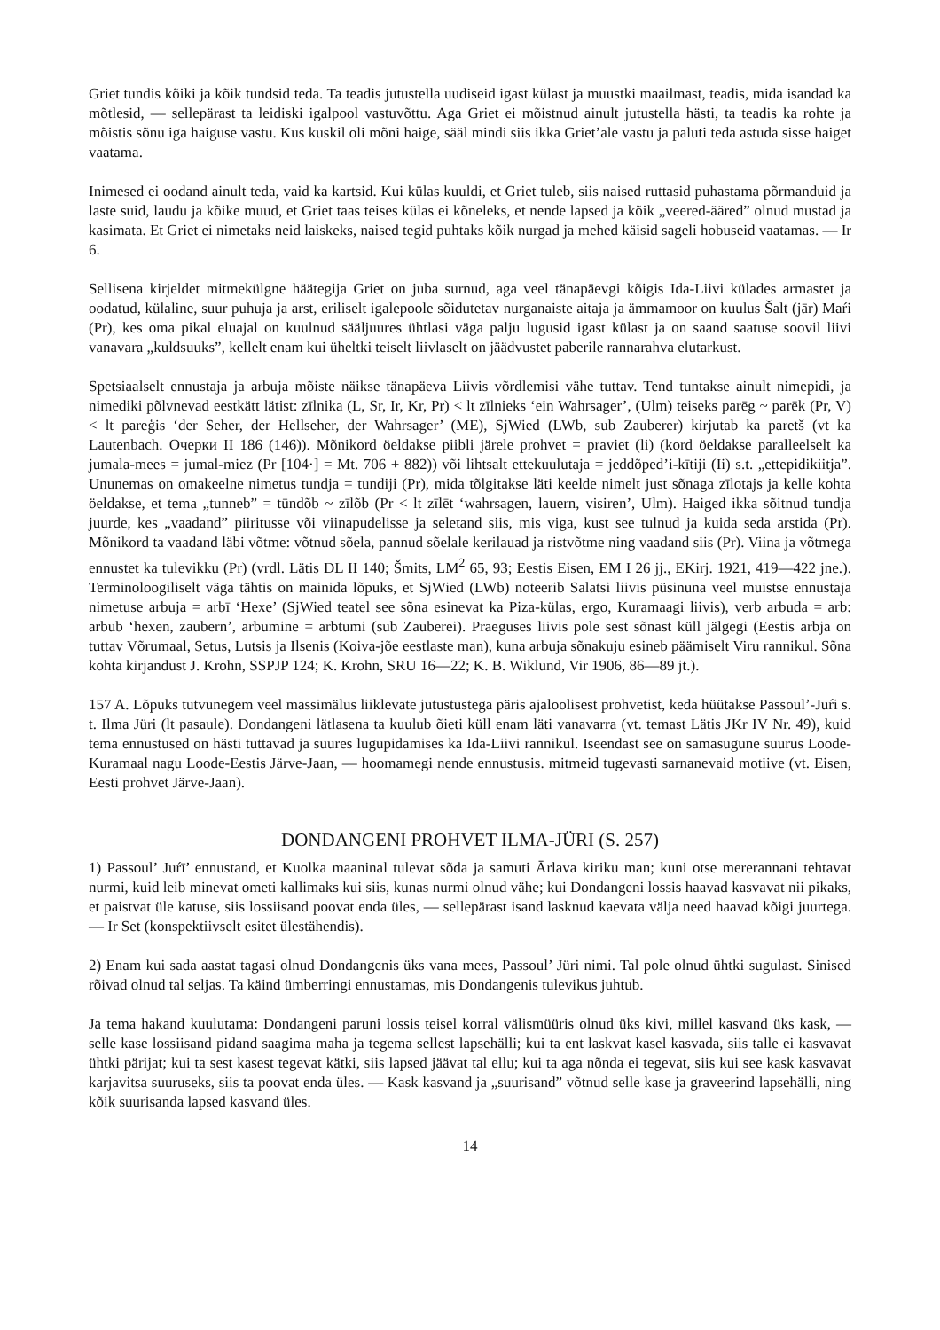Griet tundis kõiki ja kõik tundsid teda. Ta teadis jutustella uudiseid igast külast ja muustki maailmast, teadis, mida isandad ka mõtlesid, — sellepärast ta leidiski igalpool vastuvõttu. Aga Griet ei mõistnud ainult jutustella hästi, ta teadis ka rohte ja mõistis sõnu iga haiguse vastu. Kus kuskil oli mõni haige, sääl mindi siis ikka Griet’ale vastu ja paluti teda astuda sisse haiget vaatama.
Inimesed ei oodand ainult teda, vaid ka kartsid. Kui külas kuuldi, et Griet tuleb, siis naised ruttasid puhastama põrmanduid ja laste suid, laudu ja kõike muud, et Griet taas teises külas ei kõneleks, et nende lapsed ja kõik „veered-ääred” olnud mustad ja kasimata. Et Griet ei nimetaks neid laiskeks, naised tegid puhtaks kõik nurgad ja mehed käisid sageli hobuseid vaatamas. — Ir 6.
Sellisena kirjeldet mitmekülgne häätegija Griet on juba surnud, aga veel tänapäevgi kõigis Ida-Liivi külades armastet ja oodatud, külaline, suur puhuja ja arst, eriliselt igalepoole sõidutetav nurganaiste aitaja ja ämmamoor on kuulus Šalt (jār) Maŕi (Pr), kes oma pikal eluajal on kuulnud sääljuures ühtlasi väga palju lugusid igast külast ja on saand saatuse soovil liivi vanavara „kuldsuuks”, kellelt enam kui üheltki teiselt liivlaselt on jäädvustet paberile rannarahva elutarkust.
Spetsiaalselt ennustaja ja arbuja mõiste näikse tänapäeva Liivis võrdlemisi vähe tuttav. Tend tuntakse ainult nimepidi, ja nimediki põlvnevad eestkätt lätist: zīlnika (L, Sr, Ir, Kr, Pr) < lt zīlnieks ‘ein Wahrsager’, (Ulm) teiseks parēg ~ parēk (Pr, V) < lt pareģis ‘der Seher, der Hellseher, der Wahrsager’ (ME), SjWied (LWb, sub Zauberer) kirjutab ka paretš (vt ka Lautenbach. Очерки II 186 (146)). Mõnikord öeldakse piibli järele prohvet = praviet (li) (kord öeldakse paralleelselt ka jumala-mees = jumal-miez (Pr [104·] = Mt. 706 + 882)) või lihtsalt ettekuulutaja = jeddõped’i-kītiji (Ii) s.t. „ettepidikiitja”. Ununemas on omakeelne nimetus tundja = tundiji (Pr), mida tõlgitakse läti keelde nimelt just sõnaga zīlotajs ja kelle kohta öeldakse, et tema „tunneb” = tūndõb ~ zīlõb (Pr < lt zīlēt ‘wahrsagen, lauern, visiren’, Ulm). Haiged ikka sõitnud tundja juurde, kes „vaadand” piiritusse või viinapudelisse ja seletand siis, mis viga, kust see tulnud ja kuida seda arstida (Pr). Mõnikord ta vaadand läbi võtme: võtnud sõela, pannud sõelale kerilauad ja ristvõtme ning vaadand siis (Pr). Viina ja võtmega ennustet ka tulevikku (Pr) (vrdl. Lätis DL II 140; Šmits, LM<sup>2</sup> 65, 93; Eestis Eisen, EM I 26 jj., EKirj. 1921, 419—422 jne.). Terminoloogiliselt väga tähtis on mainida lõpuks, et SjWied (LWb) noteerib Salatsi liivis püsinuna veel muistse ennustaja nimetuse arbuja = arbī ‘Hexe’ (SjWied teatel see sõna esinevat ka Piza-külas, ergo, Kuramaagi liivis), verb arbuda = arb: arbub ‘hexen, zaubern’, arbumine = arbtumi (sub Zauberei). Praeguses liivis pole sest sõnast küll jälgegi (Eestis arbja on tuttav Võrumaal, Setus, Lutsis ja Ilsenis (Koiva-jõe eestlaste man), kuna arbuja sõnakuju esineb päämiselt Viru rannikul. Sõna kohta kirjandust J. Krohn, SSPJP 124; K. Krohn, SRU 16—22; K. B. Wiklund, Vir 1906, 86—89 jt.).
157 A. Lõpuks tutvunegem veel massimälus liiklevate jutustustega päris ajaloolisest prohvetist, keda hüütakse Passoul’-Juŕi s. t. Ilma Jüri (lt pasaule). Dondangeni lätlasena ta kuulub õieti küll enam läti vanavarra (vt. temast Lätis JKr IV Nr. 49), kuid tema ennustused on hästi tuttavad ja suures lugupidamises ka Ida-Liivi rannikul. Iseendast see on samasugune suurus Loode-Kuramaal nagu Loode-Eestis Järve-Jaan, — hoomamegi nende ennustusis. mitmeid tugevasti sarnanevaid motiive (vt. Eisen, Eesti prohvet Järve-Jaan).
DONDANGENI PROHVET ILMA-JÜRI (S. 257)
1) Passoul’ Juŕī’ ennustand, et Kuolka maaninal tulevat sõda ja samuti Ārlava kiriku man; kuni otse mererannani tehtavat nurmi, kuid leib minevat ometi kallimaks kui siis, kunas nurmi olnud vähe; kui Dondangeni lossis haavad kasvavat nii pikaks, et paistvat üle katuse, siis lossiisand poovat enda üles, — sellepärast isand lasknud kaevata välja need haavad kõigi juurtega. — Ir Set (konspektiivselt esitet ülestähendis).
2) Enam kui sada aastat tagasi olnud Dondangenis üks vana mees, Passoul’ Jüri nimi. Tal pole olnud ühtki sugulast. Sinised rõivad olnud tal seljas. Ta käind ümberringi ennustamas, mis Dondangenis tulevikus juhtub.
Ja tema hakand kuulutama: Dondangeni paruni lossis teisel korral välismüüris olnud üks kivi, millel kasvand üks kask, — selle kase lossiisand pidand saagima maha ja tegema sellest lapsehälli; kui ta ent laskvat kasel kasvada, siis talle ei kasvavat ühtki pärijat; kui ta sest kasest tegevat kätki, siis lapsed jäävat tal ellu; kui ta aga nõnda ei tegevat, siis kui see kask kasvavat karjavitsa suuruseks, siis ta poovat enda üles. — Kask kasvand ja „suurisand” võtnud selle kase ja graveerind lapsehälli, ning kõik suurisanda lapsed kasvand üles.
14